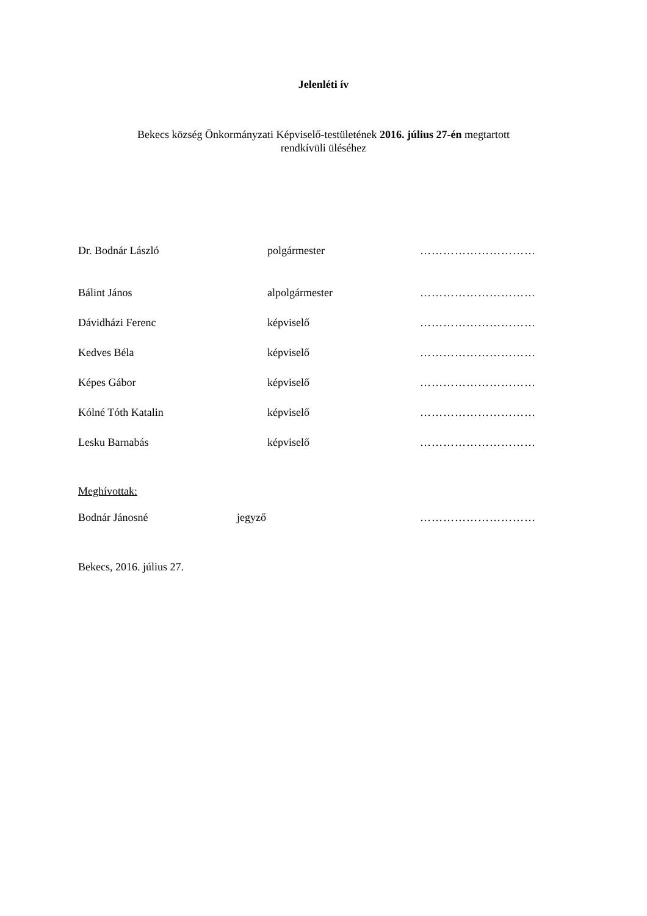Jelenléti ív
Bekecs község Önkormányzati Képviselő-testületének 2016. július 27-én megtartott
rendkívüli üléséhez
Dr. Bodnár László polgármester …………………………
Bálint János alpolgármester …………………………
Dávidházi Ferenc képviselő …………………………
Kedves Béla képviselő …………………………
Képes Gábor képviselő …………………………
Kólné Tóth Katalin képviselő …………………………
Lesku Barnabás képviselő …………………………
Meghívottak:
Bodnár Jánosné jegyző …………………………
Bekecs, 2016. július 27.